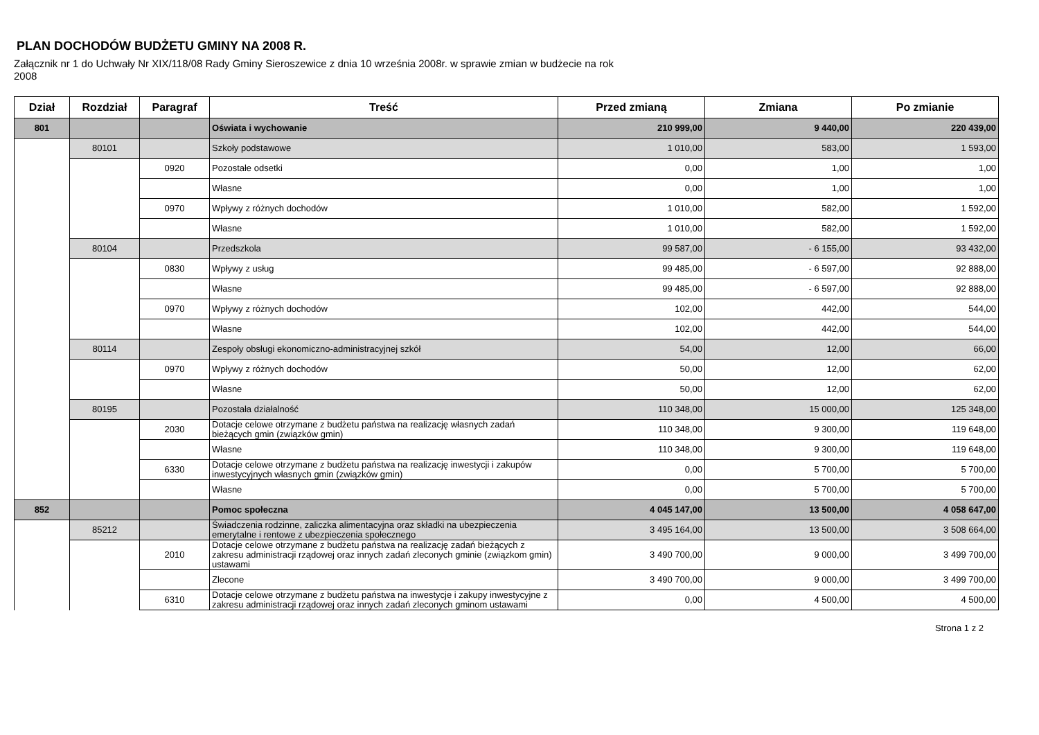PLAN DOCHODÓW BUDŻETU GMINY NA 2008 R.
Załącznik nr 1 do Uchwały Nr XIX/118/08 Rady Gminy Sieroszewice z dnia 10 września 2008r. w sprawie zmian w budżecie na rok 2008
| Dział | Rozdział | Paragraf | Treść | Przed zmianą | Zmiana | Po zmianie |
| --- | --- | --- | --- | --- | --- | --- |
| 801 | | | Oświata i wychowanie | 210 999,00 | 9 440,00 | 220 439,00 |
| | 80101 | | Szkoły podstawowe | 1 010,00 | 583,00 | 1 593,00 |
| | | 0920 | Pozostałe odsetki | 0,00 | 1,00 | 1,00 |
| | | | Własne | 0,00 | 1,00 | 1,00 |
| | | 0970 | Wpływy z różnych dochodów | 1 010,00 | 582,00 | 1 592,00 |
| | | | Własne | 1 010,00 | 582,00 | 1 592,00 |
| | 80104 | | Przedszkola | 99 587,00 | - 6 155,00 | 93 432,00 |
| | | 0830 | Wpływy z usług | 99 485,00 | - 6 597,00 | 92 888,00 |
| | | | Własne | 99 485,00 | - 6 597,00 | 92 888,00 |
| | | 0970 | Wpływy z różnych dochodów | 102,00 | 442,00 | 544,00 |
| | | | Własne | 102,00 | 442,00 | 544,00 |
| | 80114 | | Zespoły obsługi ekonomiczno-administracyjnej szkół | 54,00 | 12,00 | 66,00 |
| | | 0970 | Wpływy z różnych dochodów | 50,00 | 12,00 | 62,00 |
| | | | Własne | 50,00 | 12,00 | 62,00 |
| | 80195 | | Pozostała działalność | 110 348,00 | 15 000,00 | 125 348,00 |
| | | 2030 | Dotacje celowe otrzymane z budżetu państwa na realizację własnych zadań bieżących gmin (związków gmin) | 110 348,00 | 9 300,00 | 119 648,00 |
| | | | Własne | 110 348,00 | 9 300,00 | 119 648,00 |
| | | 6330 | Dotacje celowe otrzymane z budżetu państwa na realizację inwestycji i zakupów inwestycyjnych własnych gmin (związków gmin) | 0,00 | 5 700,00 | 5 700,00 |
| | | | Własne | 0,00 | 5 700,00 | 5 700,00 |
| 852 | | | Pomoc społeczna | 4 045 147,00 | 13 500,00 | 4 058 647,00 |
| | 85212 | | Świadczenia rodzinne, zaliczka alimentacyjna oraz składki na ubezpieczenia emerytalne i rentowe z ubezpieczenia społecznego | 3 495 164,00 | 13 500,00 | 3 508 664,00 |
| | | 2010 | Dotacje celowe otrzymane z budżetu państwa na realizację zadań bieżących z zakresu administracji rządowej oraz innych zadań zleconych gminie (związkom gmin) ustawami | 3 490 700,00 | 9 000,00 | 3 499 700,00 |
| | | | Zlecone | 3 490 700,00 | 9 000,00 | 3 499 700,00 |
| | | 6310 | Dotacje celowe otrzymane z budżetu państwa na inwestycje i zakupy inwestycyjne z zakresu administracji rządowej oraz innych zadań zleconych gminom ustawami | 0,00 | 4 500,00 | 4 500,00 |
Strona 1 z 2